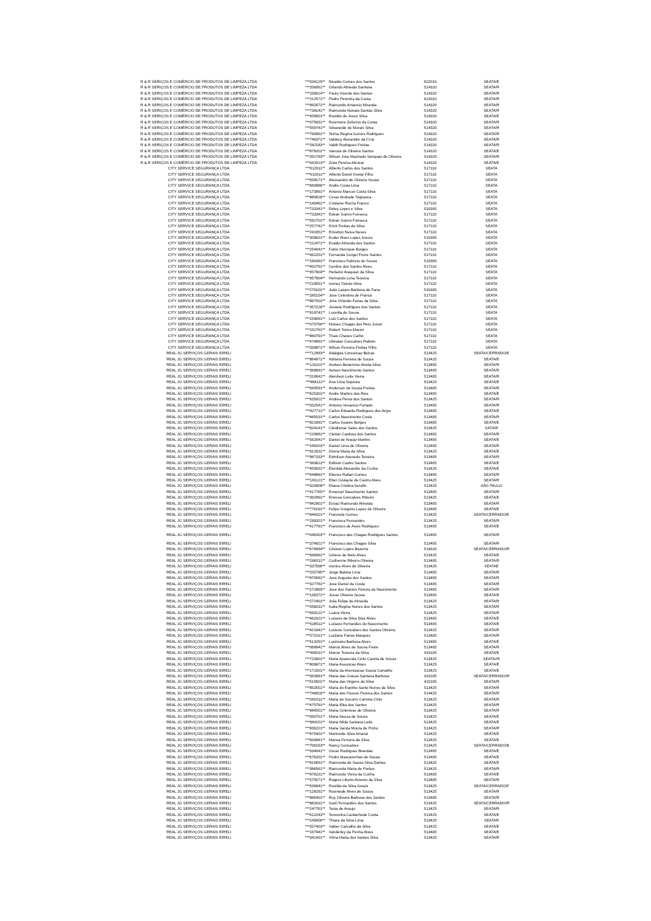| R & R SERIÇOS E COMÉRCIO DE PRODUTOS DE LIMPEZA LTDA | ***034125** | Nivaldo Gomes dos Santos | 622010 | SEATA/E |
| R & R SERIÇOS E COMÉRCIO DE PRODUTOS DE LIMPEZA LTDA | ***206061** | Orlando Almeida Santana | 514320 | SEATA/R |
| R & R SERIÇOS E COMÉRCIO DE PRODUTOS DE LIMPEZA LTDA | ***258014** | Paulo Vicente dos Santos | 514320 | SEATA/R |
| R & R SERIÇOS E COMÉRCIO DE PRODUTOS DE LIMPEZA LTDA | ***212571** | Pedro Pereirira da Costa | 622010 | SEATA/R |
| R & R SERIÇOS E COMÉRCIO DE PRODUTOS DE LIMPEZA LTDA | ***892972** | Raimundo Amancio Miranda | 514320 | SEATA/R |
| R & R SERIÇOS E COMÉRCIO DE PRODUTOS DE LIMPEZA LTDA | ***738141** | Raimundo Nonato Dantas Silva | 514320 | SEATA/R |
| R & R SERIÇOS E COMÉRCIO DE PRODUTOS DE LIMPEZA LTDA | ***459501** | Ronildo de Jesus Silva | 514320 | SEATA/E |
| R & R SERIÇOS E COMÉRCIO DE PRODUTOS DE LIMPEZA LTDA | ***075831** | Rosimeire Zeferino da Costa | 514320 | SEATA/R |
| R & R SERIÇOS E COMÉRCIO DE PRODUTOS DE LIMPEZA LTDA | ***559741** | Silvaneide de Morais Silva | 514320 | SEATA/R |
| R & R SERIÇOS E COMÉRCIO DE PRODUTOS DE LIMPEZA LTDA | ***790991** | Telma Regina Gomes Rodrigues | 514320 | SEATA/R |
| R & R SERIÇOS E COMÉRCIO DE PRODUTOS DE LIMPEZA LTDA | ***746371** | Valdecy Alexandre da Cruz | 514320 | SEATA/R |
| R & R SERIÇOS E COMÉRCIO DE PRODUTOS DE LIMPEZA LTDA | ***282183** | Valdir Rodrigues Freitas | 514320 | SEATA/R |
| R & R SERIÇOS E COMÉRCIO DE PRODUTOS DE LIMPEZA LTDA | ***878201** | Vanuza de Oliveira Santos | 514320 | SEATA/E |
| R & R SERIÇOS E COMÉRCIO DE PRODUTOS DE LIMPEZA LTDA | ***391793** | Wilson Jose Machado Sampaio de Oliveira | 514320 | SEATA/R |
| R & R SERIÇOS E COMÉRCIO DE PRODUTOS DE LIMPEZA LTDA | ***041913** | Zulia Pereira Alencar | 514320 | SEATA/E |
| CITY SERVICE SEGURANÇA LTDA | ***612611** | Alberto Carlos dos Santos | 517110 | SEATA |
| CITY SERVICE SEGURANÇA LTDA | ***612611** | Alberto David Ovelar Filho | 517110 | SEATA |
| CITY SERVICE SEGURANÇA LTDA | ***658171** | Alessandro de Oliveira Souza | 517110 | SEATA |
| CITY SERVICE SEGURANÇA LTDA | ***683986** | Andre Costa Lima | 517110 | SEATA |
| CITY SERVICE SEGURANÇA LTDA | ***173891** | Antonio Marcos Costa Silva | 517110 | SEATA |
| CITY SERVICE SEGURANÇA LTDA | ***880816** | Cesar Andrade Tognasca | 517110 | SEATA |
| CITY SERVICE SEGURANÇA LTDA | ***140491** | Cristiane Rocha Franco | 517110 | SEATA |
| CITY SERVICE SEGURANÇA LTDA | ***733341** | Dirley Lopes e Silva | 510305 | SEATA |
| CITY SERVICE SEGURANÇA LTDA | ***733341** | Edvan Soeiro Fonseca | 517110 | SEATA |
| CITY SERVICE SEGURANÇA LTDA | ***591701** | Edvan Soeiro Fonseca | 517110 | SEATA |
| CITY SERVICE SEGURANÇA LTDA | ***257741** | Erick Freitas da Silva | 517110 | SEATA |
| CITY SERVICE SEGURANÇA LTDA | ***241951** | Erivelton Neiva Neves | 517110 | SEATA |
| CITY SERVICE SEGURANÇA LTDA | ***309631** | Euder Alves Lopes Souza | 510305 | SEATA |
| CITY SERVICE SEGURANÇA LTDA | ***222471** | Evaldo Almeida dos Santos | 517110 | SEATA |
| CITY SERVICE SEGURANÇA LTDA | ***254041** | Fabio Henrique Borges | 517110 | SEATA |
| CITY SERVICE SEGURANÇA LTDA | ***462251** | Fernanda Gurgel Freire Santos | 517110 | SEATA |
| CITY SERVICE SEGURANÇA LTDA | ***194391** | Francisco Fabricio de Souza | 510305 | SEATA |
| CITY SERVICE SEGURANÇA LTDA | ***402791** | Genilce dos Santos Alves | 517110 | SEATA |
| CITY SERVICE SEGURANÇA LTDA | ***957904** | Herlanio Araquian da Silva | 517110 | SEATA |
| CITY SERVICE SEGURANÇA LTDA | ***957904** | Hernando Lima Teixeira | 517110 | SEATA |
| CITY SERVICE SEGURANÇA LTDA | ***219551** | Ivonez Toledo Silva | 517110 | SEATA |
| CITY SERVICE SEGURANÇA LTDA | ***270101** | João Lazaro Barbosa de Faria | 510305 | SEATA |
| CITY SERVICE SEGURANÇA LTDA | ***285154** | Jose Celestino de Franca | 517110 | SEATA |
| CITY SERVICE SEGURANÇA LTDA | ***897502** | Jose Orlando Farias da Silva | 517110 | SEATA |
| CITY SERVICE SEGURANÇA LTDA | ***357226** | Josiane Rodrigues dos Santos | 517110 | SEATA |
| CITY SERVICE SEGURANÇA LTDA | ***918741** | Lucelita de Sousa | 517110 | SEATA |
| CITY SERVICE SEGURANÇA LTDA | ***159691** | Luiz Carlos dos Santos | 517110 | SEATA |
| CITY SERVICE SEGURANÇA LTDA | ***075766** | Moises Chagas dos Reis Junior | 517110 | SEATA |
| CITY SERVICE SEGURANÇA LTDA | ***152761** | Robert Torres Maciel | 517110 | SEATA |
| CITY SERVICE SEGURANÇA LTDA | ***880791** | Thais Chaves Carbo | 517110 | SEATA |
| CITY SERVICE SEGURANÇA LTDA | ***474891** | Ubiratan Goncalves Rabelo | 517110 | SEATA |
| CITY SERVICE SEGURANÇA LTDA | ***039871** | Wilson Ferreira Freitas Filho | 517110 | SEATA |
| REAL JG SERVIÇOS GERAIS EIRELI | ***712993** | Adalgiza Conceicao Beirao | 513425 | SEATA/CERRADO/E |
| REAL JG SERVIÇOS GERAIS EIRELI | ***864971** | Adriana Ferreira de Souza | 513425 | SEATA/E |
| REAL JG SERVIÇOS GERAIS EIRELI | ***131101** | Aedson Belarmino Aleida Silva | 513405 | SEATA/R |
| REAL JG SERVIÇOS GERAIS EIRELI | ***368691** | Aelson Nascimento Santos | 513405 | SEATA/R |
| REAL JG SERVIÇOS GERAIS EIRELI | ***319641** | Alenilson Leite Vieira | 513405 | SEATA/R |
| REAL JG SERVIÇOS GERAIS EIRELI | ***894111** | Ana Lima Siqueira | 513425 | SEATA/E |
| REAL JG SERVIÇOS GERAIS EIRELI | ***943591** | Anderson de Souza Freitas | 513405 | SEATA/R |
| REAL JG SERVIÇOS GERAIS EIRELI | ***625301** | Andre Martins dos Reis | 513405 | SEATA/E |
| REAL JG SERVIÇOS GERAIS EIRELI | ***635021** | Andrea Perira dos Santos | 513425 | SEATA/R |
| REAL JG SERVIÇOS GERAIS EIRELI | ***032541** | Antonio Venancio Furtado | 513405 | SEATA/R |
| REAL JG SERVIÇOS GERAIS EIRELI | ***827711** | Carlos Eduardo Rodrigues dos Anjos | 513405 | SEATA/E |
| REAL JG SERVIÇOS GERAIS EIRELI | ***465531** | Carlos Nascimento Costa | 513405 | SEATA/R |
| REAL JG SERVIÇOS GERAIS EIRELI | ***821891** | Carlos Soares Borges | 513405 | SEATA/E |
| REAL JG SERVIÇOS GERAIS EIRELI | ***824141** | Cleidismar Sales dos Santos | 513425 | SATA/R |
| REAL JG SERVIÇOS GERAIS EIRELI | ***229981** | Cleiton Cardoso dos Santos | 513405 | SEATA/R |
| REAL JG SERVIÇOS GERAIS EIRELI | ***562641** | Daniel de Araujo Martins | 513405 | SEATA/E |
| REAL JG SERVIÇOS GERAIS EIRELI | ***199203** | Daniel Lima de Oliveira | 513405 | SEATA/R |
| REAL JG SERVIÇOS GERAIS EIRELI | ***912631** | Divina Maria da Silva | 513425 | SEATA/E |
| REAL JG SERVIÇOS GERAIS EIRELI | ***887333** | Edmilson Azevedo Teixeira | 513405 | SEATA/R |
| REAL JG SERVIÇOS GERAIS EIRELI | ***393813** | Edilson Castro Santos | 513405 | SEATA/E |
| REAL JG SERVIÇOS GERAIS EIRELI | ***459031** | Elenilda Alexandre da Cunha | 513425 | SEATA/E |
| REAL JG SERVIÇOS GERAIS EIRELI | ***648881** | Elienes Rafael Gomes | 513405 | SEATA/R |
| REAL JG SERVIÇOS GERAIS EIRELI | ***191121** | Ellen Gislayne de Castro Alves | 513425 | SEATA/R |
| REAL JG SERVIÇOS GERAIS EIRELI | ***020908** | Eliana Cristina Serafin | 513425 | SÃO PAULO |
| REAL JG SERVIÇOS GERAIS EIRELI | ***417765** | Emanuel Nascimento Santos | 513405 | SEATA/R |
| REAL JG SERVIÇOS GERAIS EIRELI | ***392891** | Eneusa Goncalves Ribeiro | 513425 | SEATA/E |
| REAL JG SERVIÇOS GERAIS EIRELI | ***842901** | Euraci Raimundo Almeida | 513405 | SEATA/R |
| REAL JG SERVIÇOS GERAIS EIRELI | ***776191** | Felipe Gregorio Lopes de Oliveira | 513405 | SEATA/E |
| REAL JG SERVIÇOS GERAIS EIRELI | ***844321** | Franciela Gomes | 513425 | SEATA/CERRADO/E |
| REAL JG SERVIÇOS GERAIS EIRELI | ***299321** | Francisca Fernandes | 513425 | SEATA/R |
| REAL JG SERVIÇOS GERAIS EIRELI | ***417791** | Francisco de Assis Rodrigues | 513405 | SEATA/E |
| REAL JG SERVIÇOS GERAIS EIRELI | ***046303** | Francisco das Chagas Rodrigues Santos | 513405 | SEATA/R |
| REAL JG SERVIÇOS GERAIS EIRELI | ***374921** | Francisco das Chagas Silva | 513405 | SEATA/R |
| REAL JG SERVIÇOS GERAIS EIRELI | ***676894** | Gilsivan Lopes Bezerra | 514320 | SEATA/CERRADO/R |
| REAL JG SERVIÇOS GERAIS EIRELI | ***696991** | Girlene de Melo Alves | 513425 | SEATA/E |
| REAL JG SERVIÇOS GERAIS EIRELI | ***266511** | Guilherme Ribeiro Oliveira | 513405 | SEATA/R |
| REAL JG SERVIÇOS GERAIS EIRELI | ***337596** | Ivonice Alves de Oliveira | 513425 | SEATAE |
| REAL JG SERVIÇOS GERAIS EIRELI | ***255785** | Jorge Batista Lima | 513405 | SEATA/R |
| REAL JG SERVIÇOS GERAIS EIRELI | ***870581** | Jose Augusto dos Santos | 513405 | SEATA/R |
| REAL JG SERVIÇOS GERAIS EIRELI | ***327781** | Jose Daniel da Costa | 513405 | SEATA/R |
| REAL JG SERVIÇOS GERAIS EIRELI | ***272865** | Jose dos Santos Pereira do Nascimento | 513405 | SEATA/R |
| REAL JG SERVIÇOS GERAIS EIRELI | ***136371** | Josue Oliveira Sousa | 513405 | SEATA/E |
| REAL JG SERVIÇOS GERAIS EIRELI | ***272401** | Julia Felipe de Almeida | 513425 | SEATA/R |
| REAL JG SERVIÇOS GERAIS EIRELI | ***050011** | Katia Regina Nunes dos Santos | 513425 | SEATA/R |
| REAL JG SERVIÇOS GERAIS EIRELI | ***930121** | Luana Vieira | 513425 | SEATA/R |
| REAL JG SERVIÇOS GERAIS EIRELI | ***462021** | Luciano da Silva Dias Alves | 513405 | SEATA/E |
| REAL JG SERVIÇOS GERAIS EIRELI | ***528511** | Luciano Fernandes do Nascimento | 513405 | SEATA/E |
| REAL JG SERVIÇOS GERAIS EIRELI | ***421841** | Luciene Goncalves dos Santos Oliveira | 513425 | SEATA/R |
| REAL JG SERVIÇOS GERAIS EIRELI | ***571011** | Lucilane Farias Marques | 513405 | SEATA/R |
| REAL JG SERVIÇOS GERAIS EIRELI | ***513291** | Lucimario Barbosa Alves | 513405 | SEATA/E |
| REAL JG SERVIÇOS GERAIS EIRELI | ***068041** | Marcio Alves de Sousa Freire | 513405 | SEATA/R |
| REAL JG SERVIÇOS GERAIS EIRELI | ***493011** | Marcio Teixeira da Silva | 410105 | SEATA/E |
| REAL JG SERVIÇOS GERAIS EIRELI | ***723001** | Maria Aparecida Cirilo Camita de Souza | 513425 | SEATA//R |
| REAL JG SERVIÇOS GERAIS EIRELI | ***809871** | Maria Assuncao Alves | 513425 | SEATA/E |
| REAL JG SERVIÇOS GERAIS EIRELI | ***171501** | Maria da Anunciacao Souza Carvalho | 513425 | SEATA/E |
| REAL JG SERVIÇOS GERAIS EIRELI | ***063081** | Maria das Gracas Santana Barbosa | 410105 | SEATA/CERRADO/R |
| REAL JG SERVIÇOS GERAIS EIRELI | ***515601** | Maria das Virgens da Silva | 410105 | SEATA/R |
| REAL JG SERVIÇOS GERAIS EIRELI | ***853551** | Maria do Espirito Santo Nunes da Silva | 513425 | SEATA/R |
| REAL JG SERVIÇOS GERAIS EIRELI | ***749816** | Maria dos Passos Pereira dos Santos | 514425 | SEATA/R |
| REAL JG SERVIÇOS GERAIS EIRELI | ***081611** | Maria do Socorro Carmita Cirilo | 513425 | SEATA/R |
| REAL JG SERVIÇOS GERAIS EIRELI | ***475791** | Maria Elita dos Santos | 513425 | SEATA/R |
| REAL JG SERVIÇOS GERAIS EIRELI | ***984551** | Maria Girlenisse de Oliveira | 513425 | SEATA/R |
| REAL JG SERVIÇOS GERAIS EIRELI | ***050751** | Maria Neuza de Souza | 513425 | SEATA/E |
| REAL JG SERVIÇOS GERAIS EIRELI | ***090151** | Maria Nilda Santana Leite | 513425 | SEATA/E |
| REAL JG SERVIÇOS GERAIS EIRELI | ***836221** | Maria Vanda Moura de Pinho | 513425 | SEATA/R |
| REAL JG SERVIÇOS GERAIS EIRELI | ***875401** | Marineide Silva Amaral | 513425 | SEATA/E |
| REAL JG SERVIÇOS GERAIS EIRELI | ***604841** | Marisa Ferreira da Silva | 513425 | SEATA/E |
| REAL JG SERVIÇOS GERAIS EIRELI | ***706193** | Nancy Goncalves | 513425 | SEATA/CERRADO/B |
| REAL JG SERVIÇOS GERAIS EIRELI | ***034641** | Oscar Rodrigues Brandao | 513405 | SEATA/E |
| REAL JG SERVIÇOS GERAIS EIRELI | ***676201** | Pedro Mascarenhas de Souza | 513405 | SEATA/E |
| REAL JG SERVIÇOS GERAIS EIRELI | ***815691** | Raimunda de Souza Silva Dantas | 513425 | SEATA/E |
| REAL JG SERVIÇOS GERAIS EIRELI | ***386561** | Raimunda Maria de Freitas | 513425 | SEATA/R |
| REAL JG SERVIÇOS GERAIS EIRELI | ***876231** | Raimundo Vieira da Cunha | 513405 | SEATA/E |
| REAL JG SERVIÇOS GERAIS EIRELI | ***575571** | Rogero Liborio Antonio da Silva | 513405 | SEATA/R |
| REAL JG SERVIÇOS GERAIS EIRELI | ***539041** | Rosilda da Silva Souza | 513425 | SEATA/CERRADO/F |
| REAL JG SERVIÇOS GERAIS EIRELI | ***128291** | Rosineide Alves de Sousa | 513425 | SEATA/R |
| REAL JG SERVIÇOS GERAIS EIRELI | ***985401** | Ruy Oliveira Barbosa dos Santos | 513405 | SEATA/R |
| REAL JG SERVIÇOS GERAIS EIRELI | ***881631** | Soeli Fernandes dos Santos | 513425 | SEATA/CERRADO/R |
| REAL JG SERVIÇOS GERAIS EIRELI | ***247761** | Tania de Araujo | 513425 | SEATA/R |
| REAL JG SERVIÇOS GERAIS EIRELI | ***612243** | Teresinha Cantanhede Costa | 513425 | SEATA/E |
| REAL JG SERVIÇOS GERAIS EIRELI | ***245656** | Thiara da Silva Lima | 513425 | SEATAR |
| REAL JG SERVIÇOS GERAIS EIRELI | ***557403** | Valber Carvalho da Silva | 513425 | SEATA/E |
| REAL JG SERVIÇOS GERAIS EIRELI | ***197441** | Vanderley da Penha Alves | 513405 | SEATA/E |
| REAL JG SERVIÇOS GERAIS EIRELI | ***041431** | Vilma Maria dos Santos Silva | 513425 | SEATA/R |